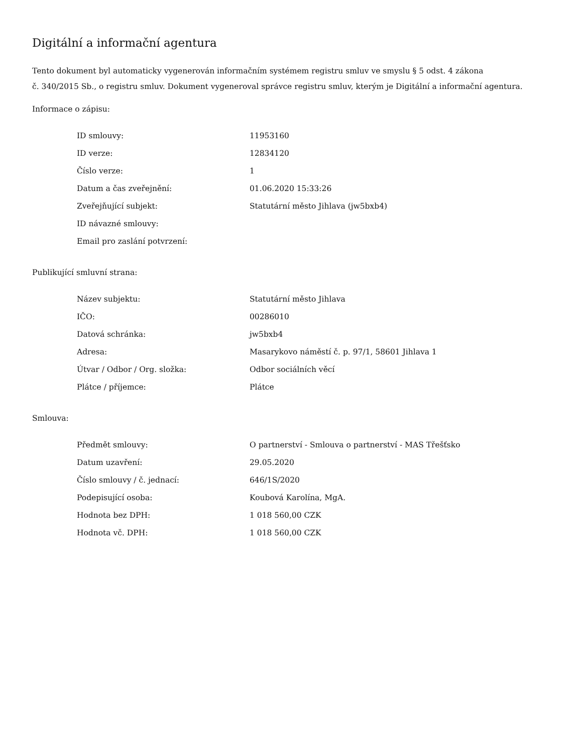Digitální a informační agentura
Tento dokument byl automaticky vygenerován informačním systémem registru smluv ve smyslu § 5 odst. 4 zákona
č. 340/2015 Sb., o registru smluv. Dokument vygeneroval správce registru smluv, kterým je Digitální a informační agentura.
Informace o zápisu:
| ID smlouvy: | 11953160 |
| ID verze: | 12834120 |
| Číslo verze: | 1 |
| Datum a čas zveřejnění: | 01.06.2020 15:33:26 |
| Zveřejňující subjekt: | Statutární město Jihlava (jw5bxb4) |
| ID návazné smlouvy: | |
| Email pro zaslání potvrzení: | |
Publikující smluvní strana:
| Název subjektu: | Statutární město Jihlava |
| IČO: | 00286010 |
| Datová schránka: | jw5bxb4 |
| Adresa: | Masarykovo náměstí č. p. 97/1, 58601 Jihlava 1 |
| Útvar / Odbor / Org. složka: | Odbor sociálních věcí |
| Plátce / příjemce: | Plátce |
Smlouva:
| Předmět smlouvy: | O partnerství - Smlouva o partnerství - MAS Třešťsko |
| Datum uzavření: | 29.05.2020 |
| Číslo smlouvy / č. jednací: | 646/1S/2020 |
| Podepisující osoba: | Koubová Karolína, MgA. |
| Hodnota bez DPH: | 1 018 560,00 CZK |
| Hodnota vč. DPH: | 1 018 560,00 CZK |